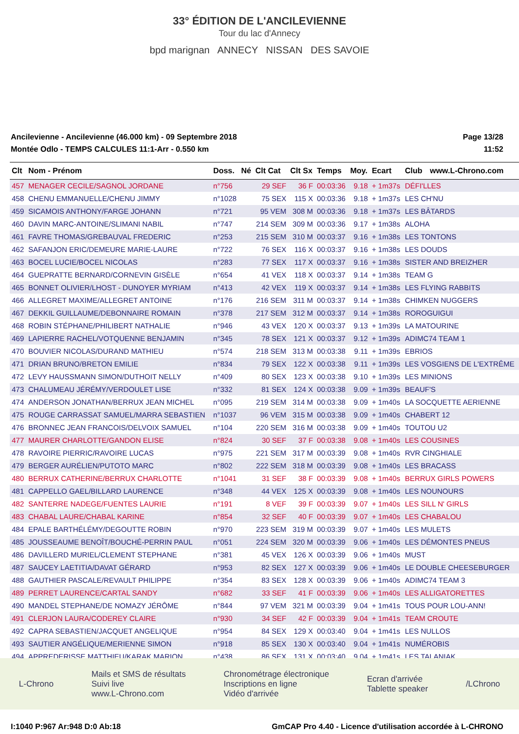33° ÉDITION DE L'ANCILEVIENNE
Tour du lac d'Annecy
bpd marignan ANNECY NISSAN DES SAVOIE
Ancilevienne - Ancilevienne (46.000 km) - 09 Septembre 2018
Montée Odlo - TEMPS CALCULES 11:1-Arr - 0.550 km
Page 13/28
11:52
| Clt | Nom - Prénom | Doss. | Né | Clt Cat | Clt Sx | Temps | Moy. | Ecart | Club | www.L-Chrono.com |
| --- | --- | --- | --- | --- | --- | --- | --- | --- | --- | --- |
| 457 | MENAGER CECILE/SAGNOL JORDANE | n°756 | | 29 SEF | 36 F | 00:03:36 | 9.18 | + 1m37s | DÉFI'LLES | |
| 458 | CHENU EMMANUELLE/CHENU JIMMY | n°1028 | | 75 SEX | 115 X | 00:03:36 | 9.18 | + 1m37s | LES CH'NU | |
| 459 | SICAMOIS ANTHONY/FARGE JOHANN | n°721 | | 95 VEM | 308 M | 00:03:36 | 9.18 | + 1m37s | LES BÂTARDS | |
| 460 | DAVIN MARC-ANTOINE/SLIMANI NABIL | n°747 | | 214 SEM | 309 M | 00:03:36 | 9.17 | + 1m38s | ALOHA | |
| 461 | FAVRE THOMAS/GREBAUVAL FREDERIC | n°253 | | 215 SEM | 310 M | 00:03:37 | 9.16 | + 1m38s | LES TONTONS | |
| 462 | SAFANJON ERIC/DEMEURE MARIE-LAURE | n°722 | | 76 SEX | 116 X | 00:03:37 | 9.16 | + 1m38s | LES DOUDS | |
| 463 | BOCEL LUCIE/BOCEL NICOLAS | n°283 | | 77 SEX | 117 X | 00:03:37 | 9.16 | + 1m38s | SISTER AND BREIZHER | |
| 464 | GUEPRATTE BERNARD/CORNEVIN GISÈLE | n°654 | | 41 VEX | 118 X | 00:03:37 | 9.14 | + 1m38s | TEAM G | |
| 465 | BONNET OLIVIER/LHOST - DUNOYER MYRIAM | n°413 | | 42 VEX | 119 X | 00:03:37 | 9.14 | + 1m38s | LES FLYING RABBITS | |
| 466 | ALLEGRET MAXIME/ALLEGRET ANTOINE | n°176 | | 216 SEM | 311 M | 00:03:37 | 9.14 | + 1m38s | CHIMKEN NUGGERS | |
| 467 | DEKKIL GUILLAUME/DEBONNAIRE ROMAIN | n°378 | | 217 SEM | 312 M | 00:03:37 | 9.14 | + 1m38s | ROROGUIGUI | |
| 468 | ROBIN STÉPHANE/PHILIBERT NATHALIE | n°946 | | 43 VEX | 120 X | 00:03:37 | 9.13 | + 1m39s | LA MATOURINE | |
| 469 | LAPIERRE RACHEL/VOTQUENNE BENJAMIN | n°345 | | 78 SEX | 121 X | 00:03:37 | 9.12 | + 1m39s | ADIMC74 TEAM 1 | |
| 470 | BOUVIER NICOLAS/DURAND MATHIEU | n°574 | | 218 SEM | 313 M | 00:03:38 | 9.11 | + 1m39s | EBRIOS | |
| 471 | DRIAN BRUNO/BRETON EMILIE | n°834 | | 79 SEX | 122 X | 00:03:38 | 9.11 | + 1m39s | LES VOSGIENS DE L'EXTRÊME | |
| 472 | LEVY HAUSSMANN SIMON/DUTHOIT NELLY | n°409 | | 80 SEX | 123 X | 00:03:38 | 9.10 | + 1m39s | LES MINIONS | |
| 473 | CHALUMEAU JÉRÉMY/VERDOULET LISE | n°332 | | 81 SEX | 124 X | 00:03:38 | 9.09 | + 1m39s | BEAUF'S | |
| 474 | ANDERSON JONATHAN/BERRUX JEAN MICHEL | n°095 | | 219 SEM | 314 M | 00:03:38 | 9.09 | + 1m40s | LA SOCQUETTE AERIENNE | |
| 475 | ROUGE CARRASSAT SAMUEL/MARRA SEBASTIEN | n°1037 | | 96 VEM | 315 M | 00:03:38 | 9.09 | + 1m40s | CHABERT 12 | |
| 476 | BRONNEC JEAN FRANCOIS/DELVOIX SAMUEL | n°104 | | 220 SEM | 316 M | 00:03:38 | 9.09 | + 1m40s | TOUTOU U2 | |
| 477 | MAURER CHARLOTTE/GANDON ELISE | n°824 | | 30 SEF | 37 F | 00:03:38 | 9.08 | + 1m40s | LES COUSINES | |
| 478 | RAVOIRE PIERRIC/RAVOIRE LUCAS | n°975 | | 221 SEM | 317 M | 00:03:39 | 9.08 | + 1m40s | RVR CINGHIALE | |
| 479 | BERGER AURÉLIEN/PUTOTO MARC | n°802 | | 222 SEM | 318 M | 00:03:39 | 9.08 | + 1m40s | LES BRACASS | |
| 480 | BERRUX CATHERINE/BERRUX CHARLOTTE | n°1041 | | 31 SEF | 38 F | 00:03:39 | 9.08 | + 1m40s | BERRUX GIRLS POWERS | |
| 481 | CAPPELLO GAEL/BILLARD LAURENCE | n°348 | | 44 VEX | 125 X | 00:03:39 | 9.08 | + 1m40s | LES NOUNOURS | |
| 482 | SANTERRE NADEGE/FUENTES LAURIE | n°191 | | 8 VEF | 39 F | 00:03:39 | 9.07 | + 1m40s | LES SILL N' GIRLS | |
| 483 | CHABAL LAURE/CHABAL KARINE | n°854 | | 32 SEF | 40 F | 00:03:39 | 9.07 | + 1m40s | LES CHABALOU | |
| 484 | EPALE BARTHÉLÉMY/DEGOUTTE ROBIN | n°970 | | 223 SEM | 319 M | 00:03:39 | 9.07 | + 1m40s | LES MULETS | |
| 485 | JOUSSEAUME BENOÎT/BOUCHÉ-PERRIN PAUL | n°051 | | 224 SEM | 320 M | 00:03:39 | 9.06 | + 1m40s | LES DÉMONTES PNEUS | |
| 486 | DAVILLERD MURIEL/CLEMENT STEPHANE | n°381 | | 45 VEX | 126 X | 00:03:39 | 9.06 | + 1m40s | MUST | |
| 487 | SAUCEY LAETITIA/DAVAT GÉRARD | n°953 | | 82 SEX | 127 X | 00:03:39 | 9.06 | + 1m40s | LE DOUBLE CHEESEBURGER | |
| 488 | GAUTHIER PASCALE/REVAULT PHILIPPE | n°354 | | 83 SEX | 128 X | 00:03:39 | 9.06 | + 1m40s | ADIMC74 TEAM 3 | |
| 489 | PERRET LAURENCE/CARTAL SANDY | n°682 | | 33 SEF | 41 F | 00:03:39 | 9.06 | + 1m40s | LES ALLIGATORETTES | |
| 490 | MANDEL STEPHANE/DE NOMAZY JÉRÔME | n°844 | | 97 VEM | 321 M | 00:03:39 | 9.04 | + 1m41s | TOUS POUR LOU-ANN! | |
| 491 | CLERJON LAURA/CODEREY CLAIRE | n°930 | | 34 SEF | 42 F | 00:03:39 | 9.04 | + 1m41s | TEAM CROUTE | |
| 492 | CAPRA SEBASTIEN/JACQUET ANGELIQUE | n°954 | | 84 SEX | 129 X | 00:03:40 | 9.04 | + 1m41s | LES NULLOS | |
| 493 | SAUTIER ANGÉLIQUE/MERIENNE SIMON | n°918 | | 85 SEX | 130 X | 00:03:40 | 9.04 | + 1m41s | NUMÉROBIS | |
| 494 | APPREDERISSE MATTHIEU/KARAK MARION | n°438 | | 86 SEX | 131 X | 00:03:40 | 9.04 | + 1m41s | LES TALANIAK | |
L-Chrono
Mails et SMS de résultats
Suivi live
www.L-Chrono.com
Chronométrage électronique
Inscriptions en ligne
Vidéo d'arrivée
Ecran d'arrivée
Tablette speaker
/LChrono
I:1040 P:967 Ar:948 D:0 Ab:18 GmCAP Pro 4.40 - Licence d'utilisation accordée à L-CHRONO